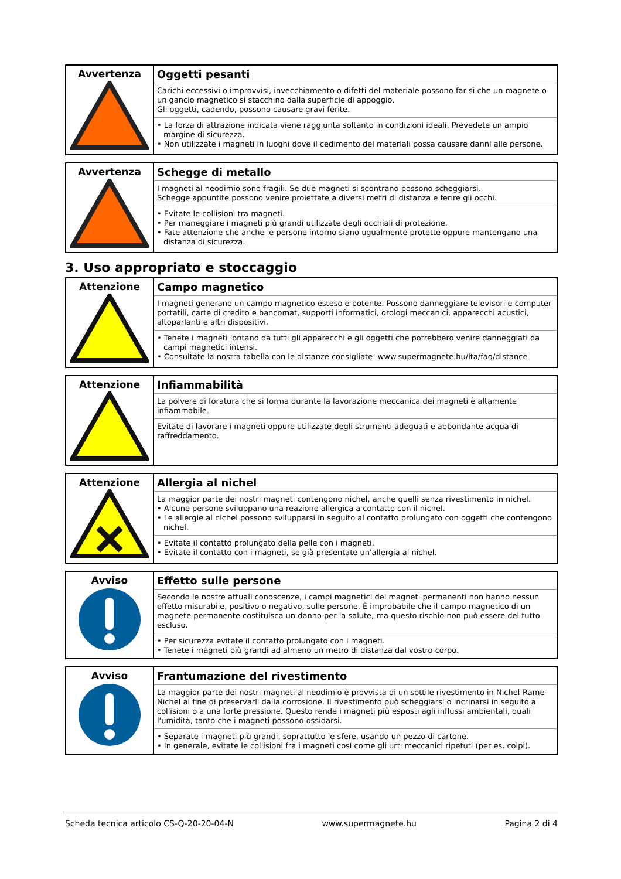| Avvertenza | Oggetti pesanti Carichi eccessivi o improvvisi, invecchiamento o difetti del materiale possono far sì che un magnete o un gancio magnetico si stacchino dalla superficie di appoggio. Gli oggetti, cadendo, possono causare gravi ferite. • La forza di attrazione indicata viene raggiunta soltanto in condizioni ideali. Prevedete un ampio margine di sicurezza. • Non utilizzate i magneti in luoghi dove il cedimento dei materiali possa causare danni alle persone. |
| Avvertenza | Schegge di metallo I magneti al neodimio sono fragili. Se due magneti si scontrano possono scheggiarsi. Schegge appuntite possono venire proiettate a diversi metri di distanza e ferire gli occhi. • Evitate le collisioni tra magneti. • Per maneggiare i magneti più grandi utilizzate degli occhiali di protezione. • Fate attenzione che anche le persone intorno siano ugualmente protette oppure mantengano una distanza di sicurezza. |
3. Uso appropriato e stoccaggio
| Attenzione | Campo magnetico I magneti generano un campo magnetico esteso e potente. Possono danneggiare televisori e computer portatili, carte di credito e bancomat, supporti informatici, orologi meccanici, apparecchi acustici, altoparlanti e altri dispositivi. • Tenete i magneti lontano da tutti gli apparecchi e gli oggetti che potrebbero venire danneggiati da campi magnetici intensi. • Consultate la nostra tabella con le distanze consigliate: www.supermagnete.hu/ita/faq/distance |
| Attenzione | Infiammabilità La polvere di foratura che si forma durante la lavorazione meccanica dei magneti è altamente infiammabile. Evitate di lavorare i magneti oppure utilizzate degli strumenti adeguati e abbondante acqua di raffreddamento. |
| Attenzione | Allergia al nichel La maggior parte dei nostri magneti contengono nichel, anche quelli senza rivestimento in nichel. • Alcune persone sviluppano una reazione allergica a contatto con il nichel. • Le allergie al nichel possono svilupparsi in seguito al contatto prolungato con oggetti che contengono nichel. • Evitate il contatto prolungato della pelle con i magneti. • Evitate il contatto con i magneti, se già presentate un'allergia al nichel. |
| Avviso | Effetto sulle persone Secondo le nostre attuali conoscenze, i campi magnetici dei magneti permanenti non hanno nessun effetto misurabile, positivo o negativo, sulle persone. È improbabile che il campo magnetico di un magnete permanente costituisca un danno per la salute, ma questo rischio non può essere del tutto escluso. • Per sicurezza evitate il contatto prolungato con i magneti. • Tenete i magneti più grandi ad almeno un metro di distanza dal vostro corpo. |
| Avviso | Frantumazione del rivestimento La maggior parte dei nostri magneti al neodimio è provvista di un sottile rivestimento in Nichel-Rame-Nichel al fine di preservarli dalla corrosione. Il rivestimento può scheggiarsi o incrinarsi in seguito a collisioni o a una forte pressione. Questo rende i magneti più esposti agli influssi ambientali, quali l'umidità, tanto che i magneti possono ossidarsi. • Separate i magneti più grandi, soprattutto le sfere, usando un pezzo di cartone. • In generale, evitate le collisioni fra i magneti così come gli urti meccanici ripetuti (per es. colpi). |
Scheda tecnica articolo CS-Q-20-20-04-N www.supermagnete.hu Pagina 2 di 4